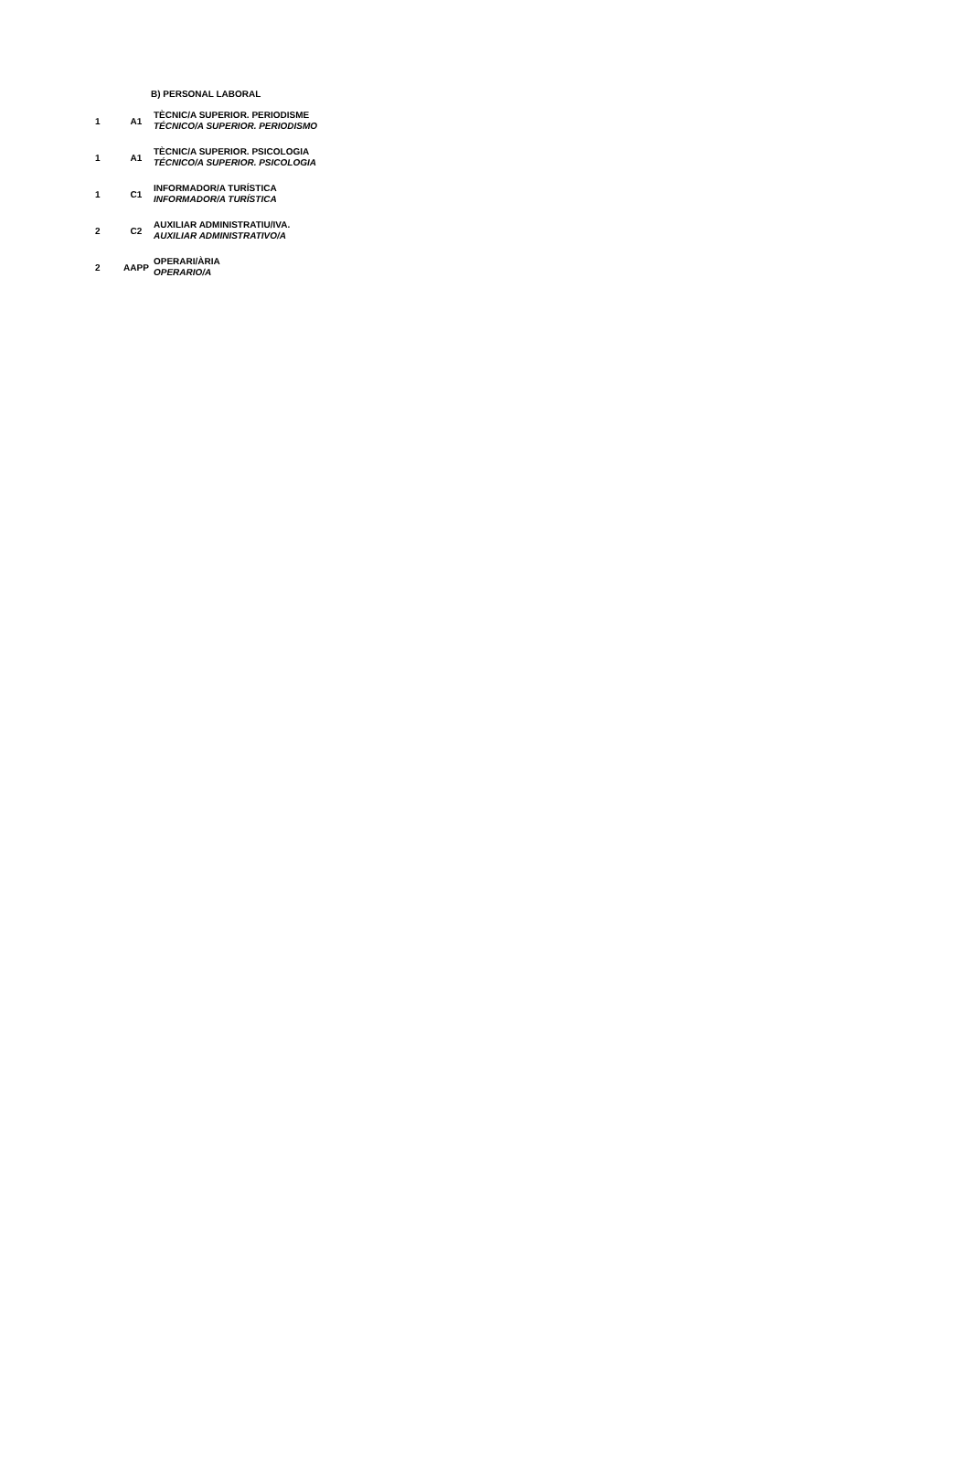B) PERSONAL LABORAL
| 1 | A1 | TÈCNIC/A SUPERIOR. PERIODISME TÉCNICO/A SUPERIOR. PERIODISMO |
| 1 | A1 | TÈCNIC/A SUPERIOR. PSICOLOGIA TÉCNICO/A SUPERIOR. PSICOLOGIA |
| 1 | C1 | INFORMADOR/A TURÍSTICA INFORMADOR/A TURÍSTICA |
| 2 | C2 | AUXILIAR ADMINISTRATIU/IVA. AUXILIAR ADMINISTRATIVO/A |
| 2 | AAPP | OPERARI/ÀRIA OPERARIO/A |